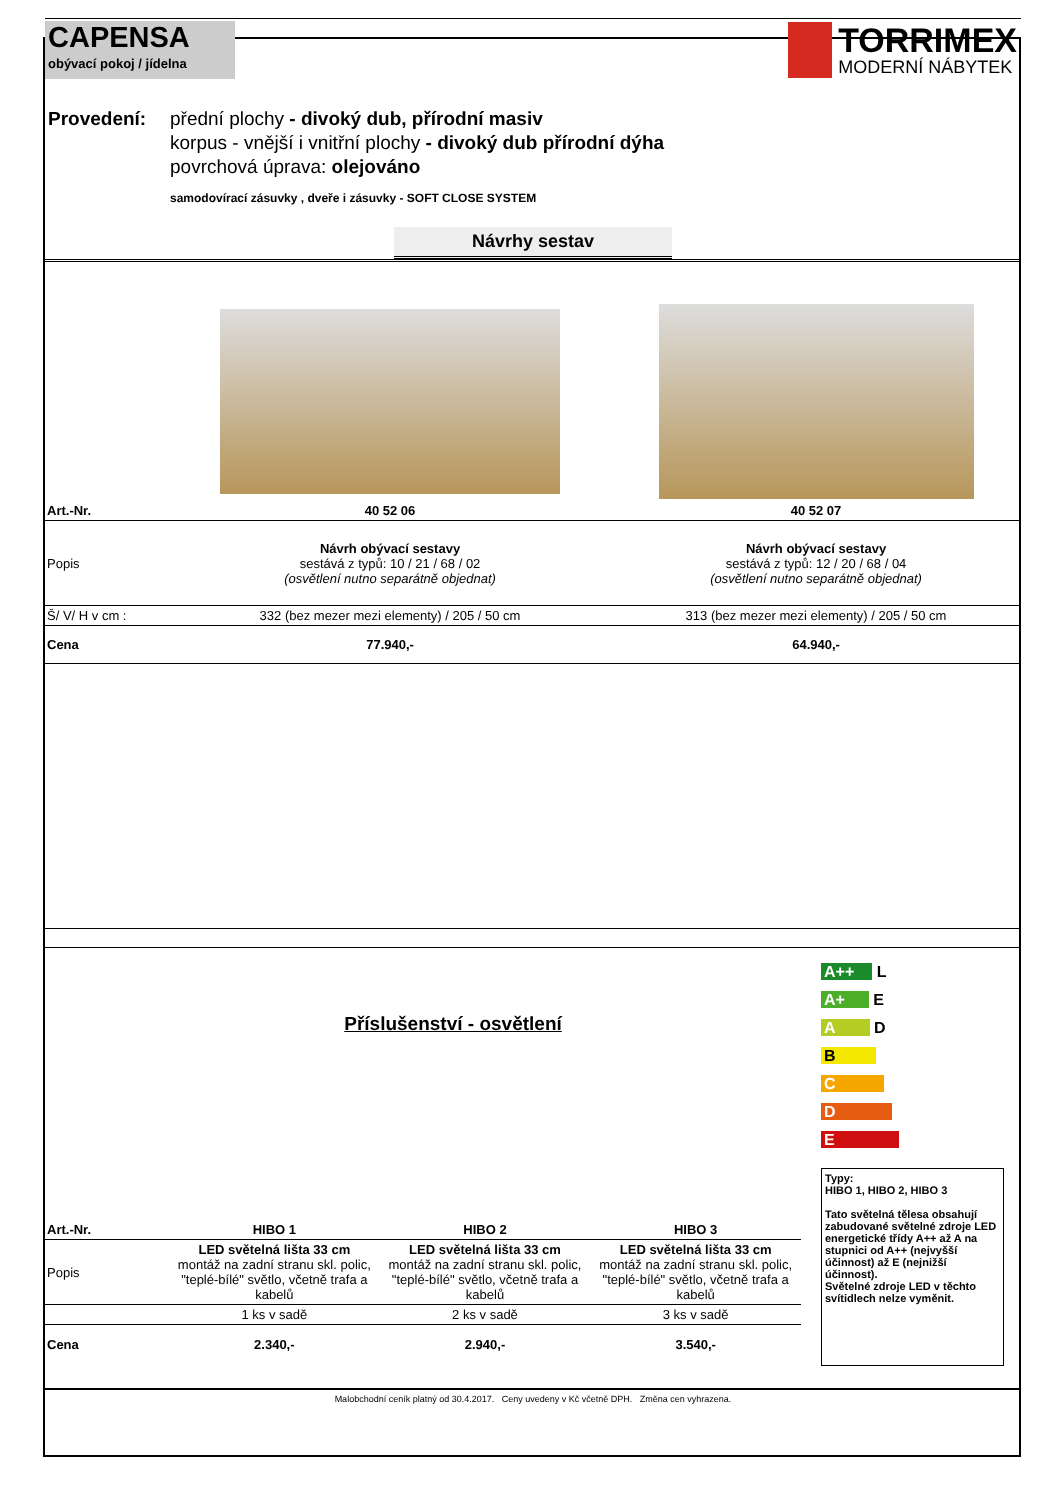CAPENSA
obývací pokoj / jídelna
TORRIMEX
MODERNÍ NÁBYTEK
Provedení: přední plochy - divoký dub, přírodní masiv
korpus - vnější i vnitřní plochy - divoký dub přírodní dýha
povrchová úprava: olejováno
samodovírací zásuvky , dveře i zásuvky - SOFT CLOSE SYSTEM
Návrhy sestav
| Art.-Nr. | 40 52 06 | 40 52 07 |
| Popis | Návrh obývací sestavy sestává z typů: 10 / 21 / 68 / 02 (osvětlení nutno separátně objednat) | Návrh obývací sestavy sestává z typů: 12 / 20 / 68 / 04 (osvětlení nutno separátně objednat) |
| Š/ V/ H v cm : | 332 (bez mezer mezi elementy) / 205 / 50 cm | 313 (bez mezer mezi elementy) / 205 / 50 cm |
| Cena | 77.940,- | 64.940,- |
Příslušenství - osvětlení
| Art.-Nr. | HIBO 1 | HIBO 2 | HIBO 3 |
| Popis | LED světelná lišta 33 cm montáž na zadní stranu skl. polic, "teplé-bílé" světlo, včetně trafa a kabelů | LED světelná lišta 33 cm montáž na zadní stranu skl. polic, "teplé-bílé" světlo, včetně trafa a kabelů | LED světelná lišta 33 cm montáž na zadní stranu skl. polic, "teplé-bílé" světlo, včetně trafa a kabelů |
| | 1 ks v sadě | 2 ks v sadě | 3 ks v sadě |
| Cena | 2.340,- | 2.940,- | 3.540,- |
A++ L
A+ E
A D
B
C
D
E
Typy:
HIBO 1, HIBO 2, HIBO 3
Tato světelná tělesa obsahují zabudované světelné zdroje LED energetické třídy A++ až A na stupnici od A++ (nejvyšší účinnost) až E (nejnižší účinnost).
Světelné zdroje LED v těchto svítidlech nelze vyměnit.
Malobchodní ceník platný od 30.4.2017. Ceny uvedeny v Kč včetně DPH. Změna cen vyhrazena.